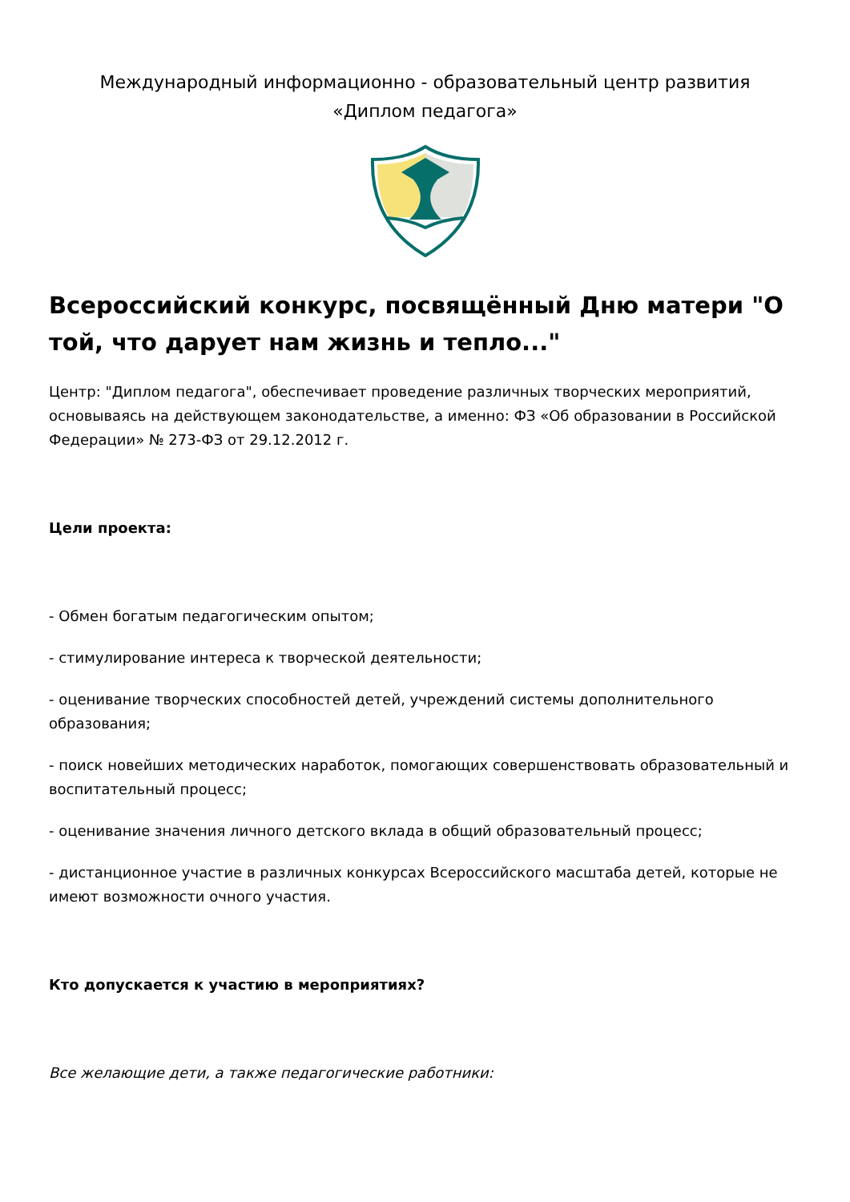Международный информационно - образовательный центр развития
«Диплом педагога»
Всероссийский конкурс, посвящённый Дню матери "О той, что дарует нам жизнь и тепло..."
Центр: "Диплом педагога", обеспечивает проведение различных творческих мероприятий, основываясь на действующем законодательстве, а именно: ФЗ «Об образовании в Российской Федерации» № 273-ФЗ от 29.12.2012 г.
Цели проекта:
- Обмен богатым педагогическим опытом;
- стимулирование интереса к творческой деятельности;
- оценивание творческих способностей детей, учреждений системы дополнительного образования;
- поиск новейших методических наработок, помогающих совершенствовать образовательный и воспитательный процесс;
- оценивание значения личного детского вклада в общий образовательный процесс;
- дистанционное участие в различных конкурсах Всероссийского масштаба детей, которые не имеют возможности очного участия.
Кто допускается к участию в мероприятиях?
Все желающие дети, а также педагогические работники: